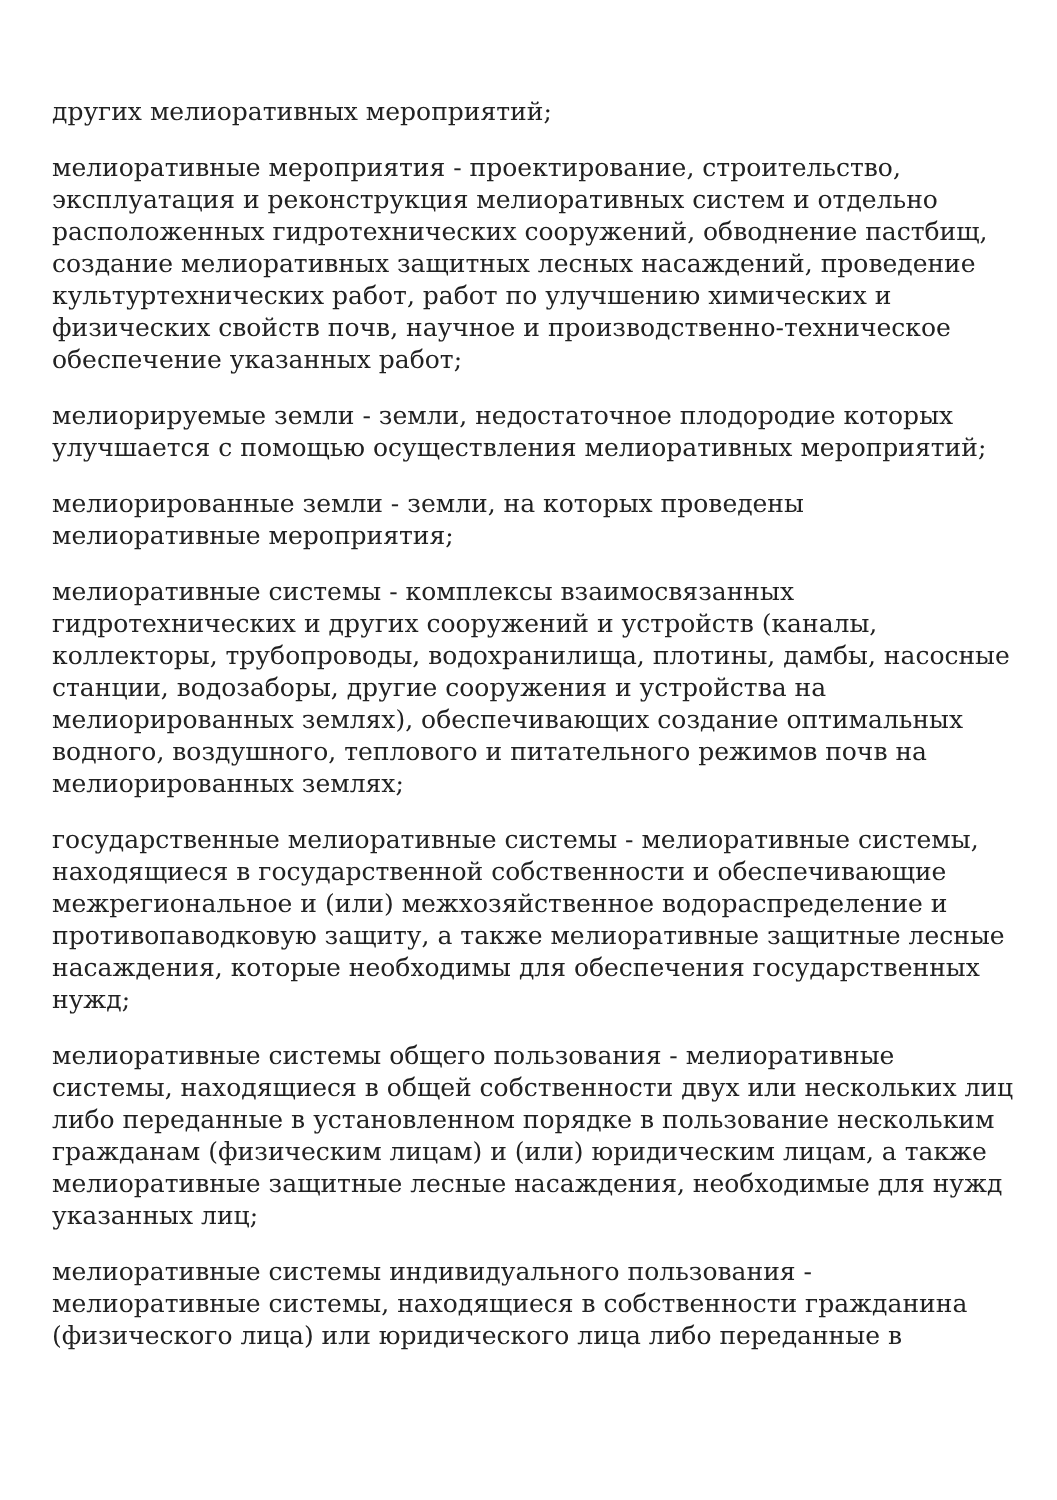других мелиоративных мероприятий;
мелиоративные мероприятия - проектирование, строительство, эксплуатация и реконструкция мелиоративных систем и отдельно расположенных гидротехнических сооружений, обводнение пастбищ, создание мелиоративных защитных лесных насаждений, проведение культуртехнических работ, работ по улучшению химических и физических свойств почв, научное и производственно-техническое обеспечение указанных работ;
мелиорируемые земли - земли, недостаточное плодородие которых улучшается с помощью осуществления мелиоративных мероприятий;
мелиорированные земли - земли, на которых проведены мелиоративные мероприятия;
мелиоративные системы - комплексы взаимосвязанных гидротехнических и других сооружений и устройств (каналы, коллекторы, трубопроводы, водохранилища, плотины, дамбы, насосные станции, водозаборы, другие сооружения и устройства на мелиорированных землях), обеспечивающих создание оптимальных водного, воздушного, теплового и питательного режимов почв на мелиорированных землях;
государственные мелиоративные системы - мелиоративные системы, находящиеся в государственной собственности и обеспечивающие межрегиональное и (или) межхозяйственное водораспределение и противопаводковую защиту, а также мелиоративные защитные лесные насаждения, которые необходимы для обеспечения государственных нужд;
мелиоративные системы общего пользования - мелиоративные системы, находящиеся в общей собственности двух или нескольких лиц либо переданные в установленном порядке в пользование нескольким гражданам (физическим лицам) и (или) юридическим лицам, а также мелиоративные защитные лесные насаждения, необходимые для нужд указанных лиц;
мелиоративные системы индивидуального пользования - мелиоративные системы, находящиеся в собственности гражданина (физического лица) или юридического лица либо переданные в